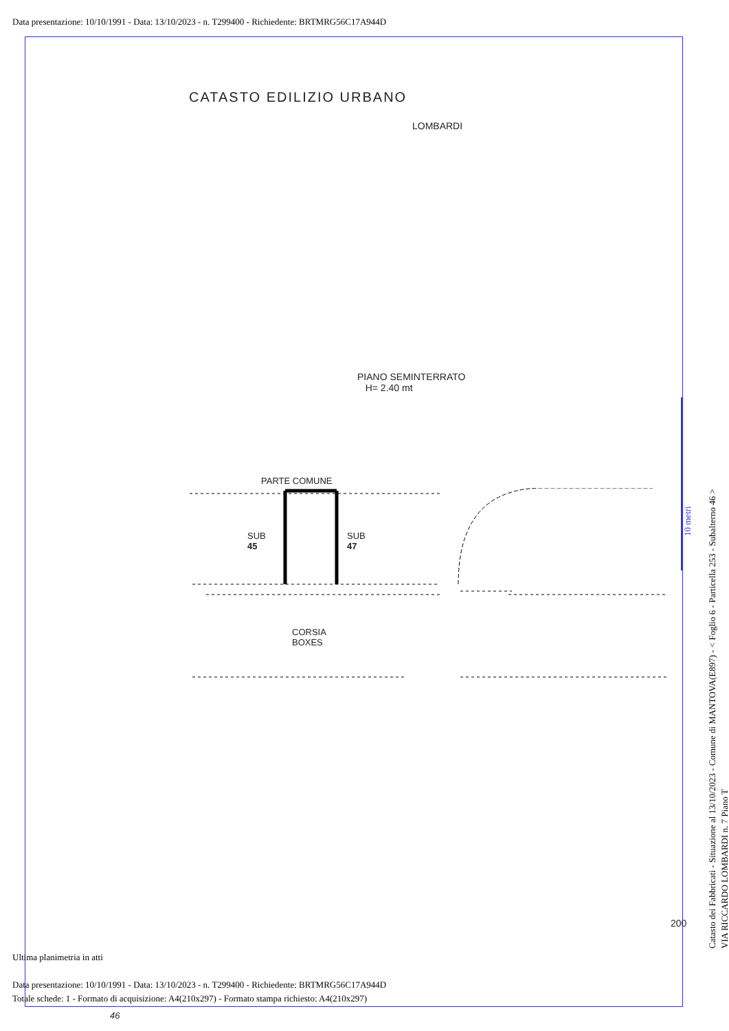Data presentazione: 10/10/1991 - Data: 13/10/2023 - n. T299400 - Richiedente: BRTMRG56C17A944D
CATASTO EDILIZIO URBANO
LOMBARDI
PIANO SEMINTERRATO
H= 2.40 mt
PARTE COMUNE
SUB
45
SUB
47
CORSIA
BOXES
200
46
Ultima planimetria in atti
Data presentazione: 10/10/1991 - Data: 13/10/2023 - n. T299400 - Richiedente: BRTMRG56C17A944D
Totale schede: 1 - Formato di acquisizione: A4(210x297) - Formato stampa richiesto: A4(210x297)
10 metri
Catasto dei Fabbricati - Situazione al 13/10/2023 - Comune di MANTOVA(E897) - < Foglio 6 - Particella 253 - Subalterno 46 >
VIA RICCARDO LOMBARDI n. 7 Piano T